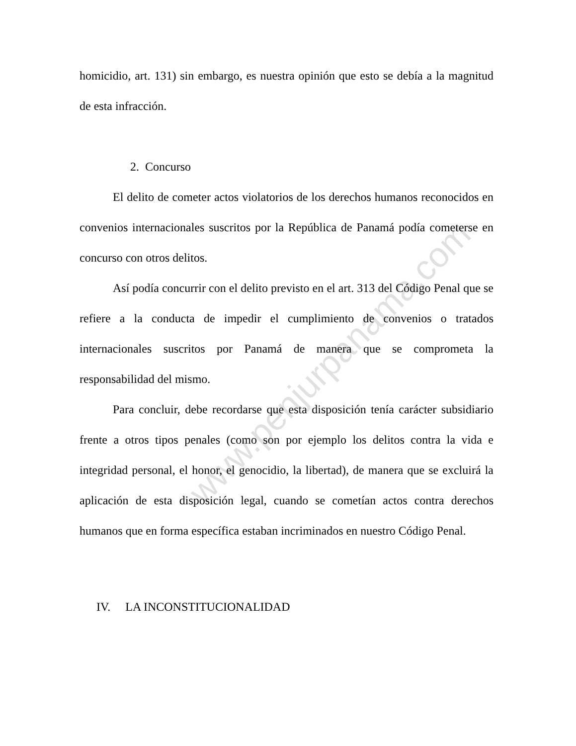www.penjurpanama.com
homicidio, art. 131) sin embargo, es nuestra opinión que esto se debía a la magnitud de esta infracción.
2. Concurso
El delito de cometer actos violatorios de los derechos humanos reconocidos en convenios internacionales suscritos por la República de Panamá podía cometerse en concurso con otros delitos.
Así podía concurrir con el delito previsto en el art. 313 del Código Penal que se refiere a la conducta de impedir el cumplimiento de convenios o tratados internacionales suscritos por Panamá de manera que se comprometa la responsabilidad del mismo.
Para concluir, debe recordarse que esta disposición tenía carácter subsidiario frente a otros tipos penales (como son por ejemplo los delitos contra la vida e integridad personal, el honor, el genocidio, la libertad), de manera que se excluirá la aplicación de esta disposición legal, cuando se cometían actos contra derechos humanos que en forma específica estaban incriminados en nuestro Código Penal.
IV. LA INCONSTITUCIONALIDAD